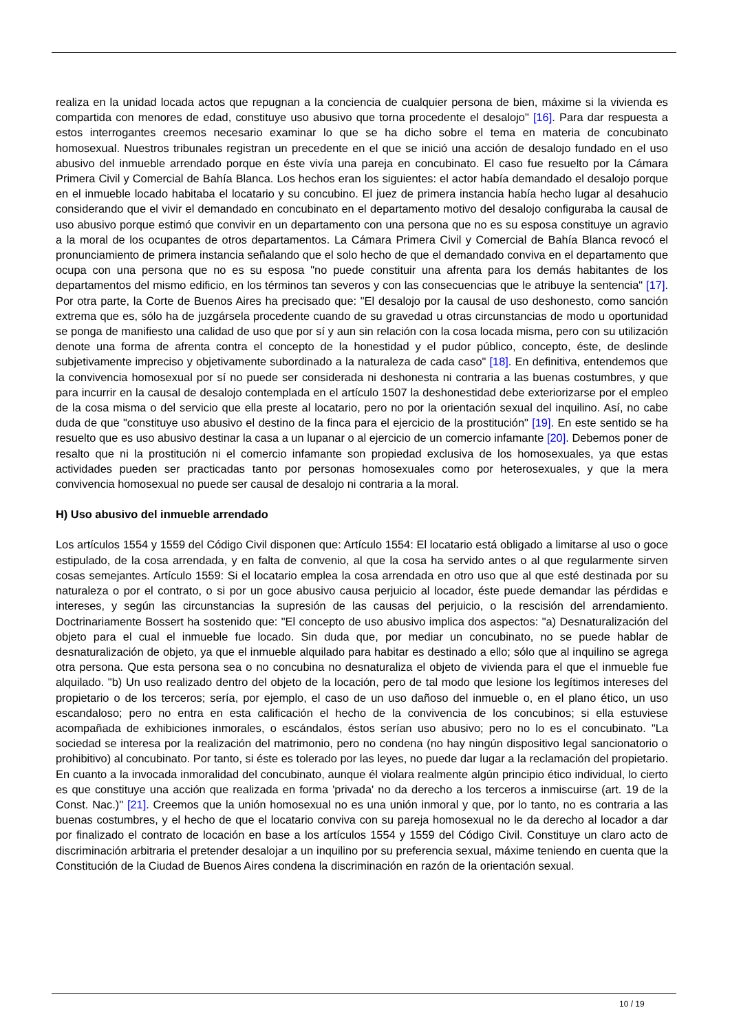realiza en la unidad locada actos que repugnan a la conciencia de cualquier persona de bien, máxime si la vivienda es compartida con menores de edad, constituye uso abusivo que torna procedente el desalojo" [16]. Para dar respuesta a estos interrogantes creemos necesario examinar lo que se ha dicho sobre el tema en materia de concubinato homosexual. Nuestros tribunales registran un precedente en el que se inició una acción de desalojo fundado en el uso abusivo del inmueble arrendado porque en éste vivía una pareja en concubinato. El caso fue resuelto por la Cámara Primera Civil y Comercial de Bahía Blanca. Los hechos eran los siguientes: el actor había demandado el desalojo porque en el inmueble locado habitaba el locatario y su concubino. El juez de primera instancia había hecho lugar al desahucio considerando que el vivir el demandado en concubinato en el departamento motivo del desalojo configuraba la causal de uso abusivo porque estimó que convivir en un departamento con una persona que no es su esposa constituye un agravio a la moral de los ocupantes de otros departamentos. La Cámara Primera Civil y Comercial de Bahía Blanca revocó el pronunciamiento de primera instancia señalando que el solo hecho de que el demandado conviva en el departamento que ocupa con una persona que no es su esposa "no puede constituir una afrenta para los demás habitantes de los departamentos del mismo edificio, en los términos tan severos y con las consecuencias que le atribuye la sentencia" [17]. Por otra parte, la Corte de Buenos Aires ha precisado que: "El desalojo por la causal de uso deshonesto, como sanción extrema que es, sólo ha de juzgársela procedente cuando de su gravedad u otras circunstancias de modo u oportunidad se ponga de manifiesto una calidad de uso que por sí y aun sin relación con la cosa locada misma, pero con su utilización denote una forma de afrenta contra el concepto de la honestidad y el pudor público, concepto, éste, de deslinde subjetivamente impreciso y objetivamente subordinado a la naturaleza de cada caso" [18]. En definitiva, entendemos que la convivencia homosexual por sí no puede ser considerada ni deshonesta ni contraria a las buenas costumbres, y que para incurrir en la causal de desalojo contemplada en el artículo 1507 la deshonestidad debe exteriorizarse por el empleo de la cosa misma o del servicio que ella preste al locatario, pero no por la orientación sexual del inquilino. Así, no cabe duda de que "constituye uso abusivo el destino de la finca para el ejercicio de la prostitución" [19]. En este sentido se ha resuelto que es uso abusivo destinar la casa a un lupanar o al ejercicio de un comercio infamante [20]. Debemos poner de resalto que ni la prostitución ni el comercio infamante son propiedad exclusiva de los homosexuales, ya que estas actividades pueden ser practicadas tanto por personas homosexuales como por heterosexuales, y que la mera convivencia homosexual no puede ser causal de desalojo ni contraria a la moral.
H) Uso abusivo del inmueble arrendado
Los artículos 1554 y 1559 del Código Civil disponen que: Artículo 1554: El locatario está obligado a limitarse al uso o goce estipulado, de la cosa arrendada, y en falta de convenio, al que la cosa ha servido antes o al que regularmente sirven cosas semejantes. Artículo 1559: Si el locatario emplea la cosa arrendada en otro uso que al que esté destinada por su naturaleza o por el contrato, o si por un goce abusivo causa perjuicio al locador, éste puede demandar las pérdidas e intereses, y según las circunstancias la supresión de las causas del perjuicio, o la rescisión del arrendamiento. Doctrinariamente Bossert ha sostenido que: "El concepto de uso abusivo implica dos aspectos: "a) Desnaturalización del objeto para el cual el inmueble fue locado. Sin duda que, por mediar un concubinato, no se puede hablar de desnaturalización de objeto, ya que el inmueble alquilado para habitar es destinado a ello; sólo que al inquilino se agrega otra persona. Que esta persona sea o no concubina no desnaturaliza el objeto de vivienda para el que el inmueble fue alquilado. "b) Un uso realizado dentro del objeto de la locación, pero de tal modo que lesione los legítimos intereses del propietario o de los terceros; sería, por ejemplo, el caso de un uso dañoso del inmueble o, en el plano ético, un uso escandaloso; pero no entra en esta calificación el hecho de la convivencia de los concubinos; si ella estuviese acompañada de exhibiciones inmorales, o escándalos, éstos serían uso abusivo; pero no lo es el concubinato. "La sociedad se interesa por la realización del matrimonio, pero no condena (no hay ningún dispositivo legal sancionatorio o prohibitivo) al concubinato. Por tanto, si éste es tolerado por las leyes, no puede dar lugar a la reclamación del propietario. En cuanto a la invocada inmoralidad del concubinato, aunque él violara realmente algún principio ético individual, lo cierto es que constituye una acción que realizada en forma 'privada' no da derecho a los terceros a inmiscuirse (art. 19 de la Const. Nac.)" [21]. Creemos que la unión homosexual no es una unión inmoral y que, por lo tanto, no es contraria a las buenas costumbres, y el hecho de que el locatario conviva con su pareja homosexual no le da derecho al locador a dar por finalizado el contrato de locación en base a los artículos 1554 y 1559 del Código Civil. Constituye un claro acto de discriminación arbitraria el pretender desalojar a un inquilino por su preferencia sexual, máxime teniendo en cuenta que la Constitución de la Ciudad de Buenos Aires condena la discriminación en razón de la orientación sexual.
10 / 19